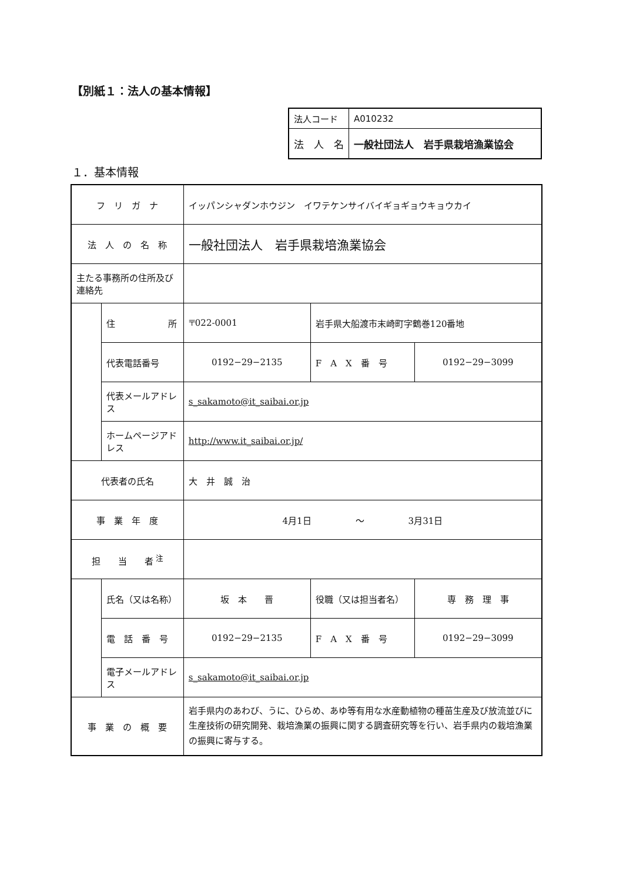【別紙１：法人の基本情報】
| 法人コード | A010232 |
| 法 人 名 | 一般社団法人 岩手県栽培漁業協会 |
１．基本情報
| フ リ ガ ナ | | イッパンシャダンホウジン イワテケンサイバイギョギョウキョウカイ | | |
| 法 人 の 名 称 | | 一般社団法人 岩手県栽培漁業協会 | | |
| 主たる事務所の住所及び連絡先 | | | | |
| | 住 所 | 〒022-0001 | 岩手県大船渡市末崎町字鶴巻120番地 | |
| | 代表電話番号 | 0192−29−2135 | F A X 番 号 | 0192−29−3099 |
| | 代表メールアドレス | s_sakamoto@it_saibai.or.jp | | |
| | ホームページアドレス | http://www.it_saibai.or.jp/ | | |
| 代表者の氏名 | | 大 井 誠 治 | | |
| 事 業 年 度 | | 4月1日 〜 3月31日 | | |
| 担 当 者 <sup>注</sup> | | | | |
| | 氏名（又は名称） | 坂 本 晋 | 役職（又は担当者名） | 専 務 理 事 |
| | 電 話 番 号 | 0192−29−2135 | F A X 番 号 | 0192−29−3099 |
| | 電子メールアドレス | s_sakamoto@it_saibai.or.jp | | |
| 事 業 の 概 要 | | 岩手県内のあわび、うに、ひらめ、あゆ等有用な水産動植物の種苗生産及び放流並びに生産技術の研究開発、栽培漁業の振興に関する調査研究等を行い、岩手県内の栽培漁業の振興に寄与する。 | | |